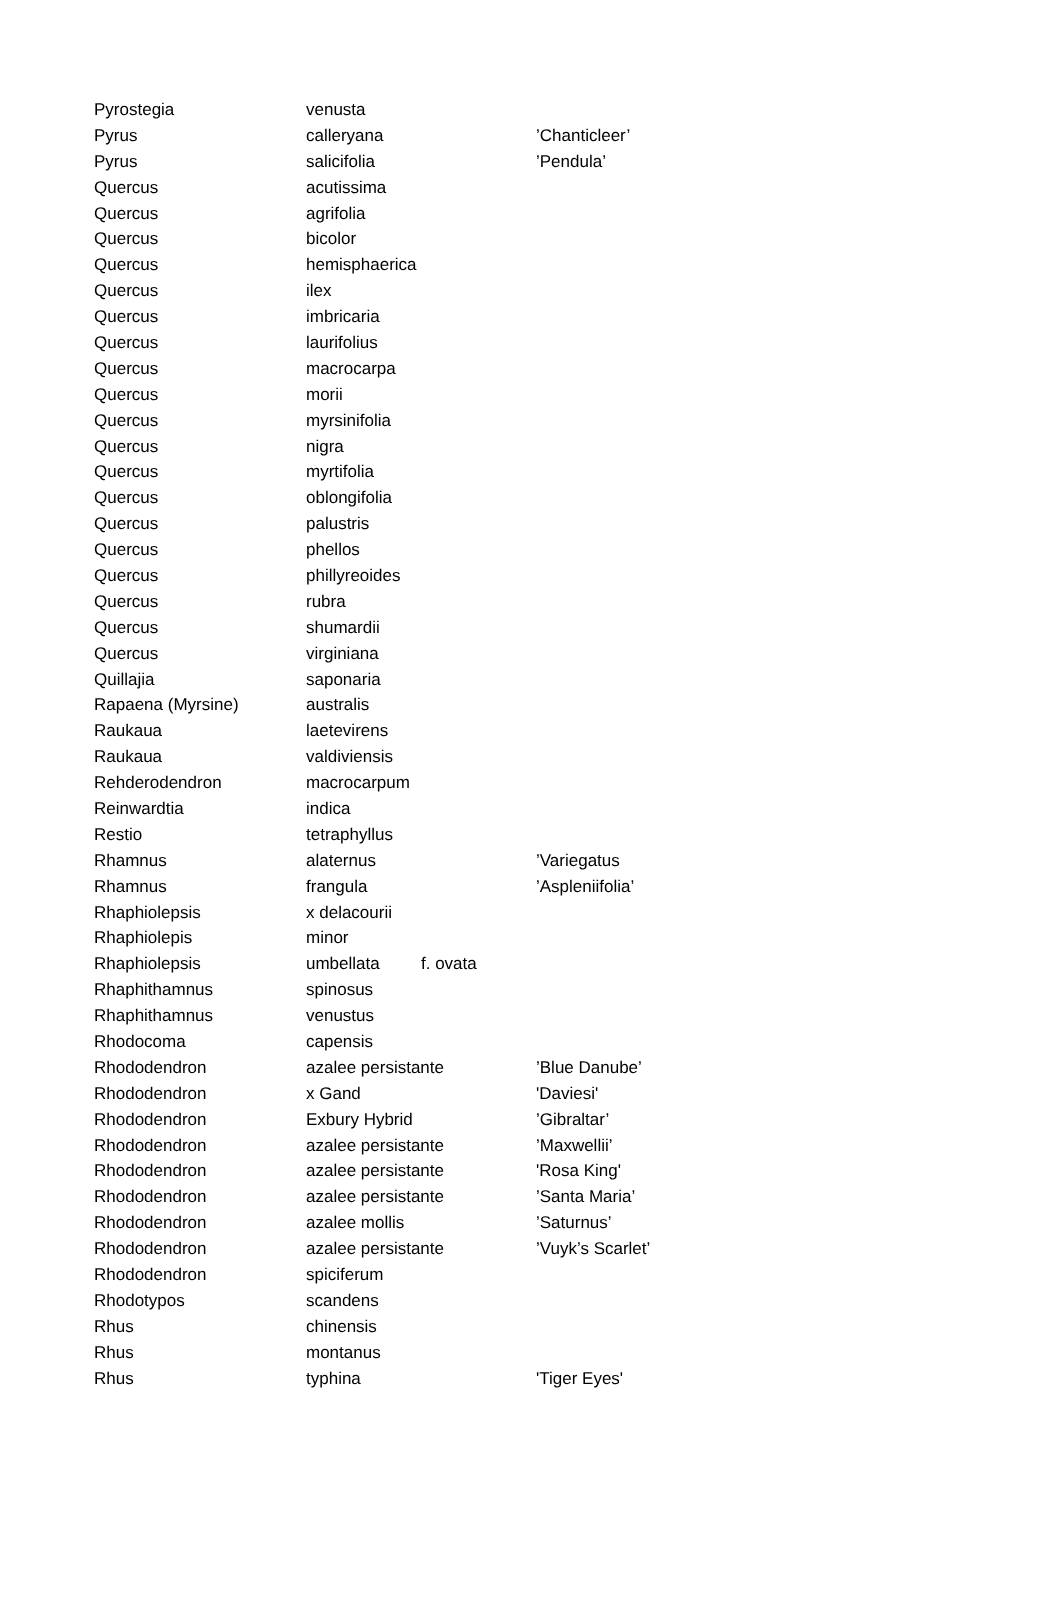| Pyrostegia | venusta | | |
| Pyrus | calleryana | | ’Chanticleer’ |
| Pyrus | salicifolia | | ’Pendula’ |
| Quercus | acutissima | | |
| Quercus | agrifolia | | |
| Quercus | bicolor | | |
| Quercus | hemisphaerica | | |
| Quercus | ilex | | |
| Quercus | imbricaria | | |
| Quercus | laurifolius | | |
| Quercus | macrocarpa | | |
| Quercus | morii | | |
| Quercus | myrsinifolia | | |
| Quercus | nigra | | |
| Quercus | myrtifolia | | |
| Quercus | oblongifolia | | |
| Quercus | palustris | | |
| Quercus | phellos | | |
| Quercus | phillyreoides | | |
| Quercus | rubra | | |
| Quercus | shumardii | | |
| Quercus | virginiana | | |
| Quillajia | saponaria | | |
| Rapaena (Myrsine) | australis | | |
| Raukaua | laetevirens | | |
| Raukaua | valdiviensis | | |
| Rehderodendron | macrocarpum | | |
| Reinwardtia | indica | | |
| Restio | tetraphyllus | | |
| Rhamnus | alaternus | | ’Variegatus |
| Rhamnus | frangula | | ’Aspleniifolia’ |
| Rhaphiolepsis | x delacourii | | |
| Rhaphiolepis | minor | | |
| Rhaphiolepsis | umbellata | f. ovata | |
| Rhaphithamnus | spinosus | | |
| Rhaphithamnus | venustus | | |
| Rhodocoma | capensis | | |
| Rhododendron | azalee persistante | | ’Blue Danube’ |
| Rhododendron | x Gand | | 'Daviesi' |
| Rhododendron | Exbury Hybrid | | ’Gibraltar’ |
| Rhododendron | azalee persistante | | ’Maxwellii’ |
| Rhododendron | azalee persistante | | 'Rosa King' |
| Rhododendron | azalee persistante | | ’Santa Maria’ |
| Rhododendron | azalee mollis | | ’Saturnus’ |
| Rhododendron | azalee persistante | | ’Vuyk’s Scarlet’ |
| Rhododendron | spiciferum | | |
| Rhodotypos | scandens | | |
| Rhus | chinensis | | |
| Rhus | montanus | | |
| Rhus | typhina | | 'Tiger Eyes' |